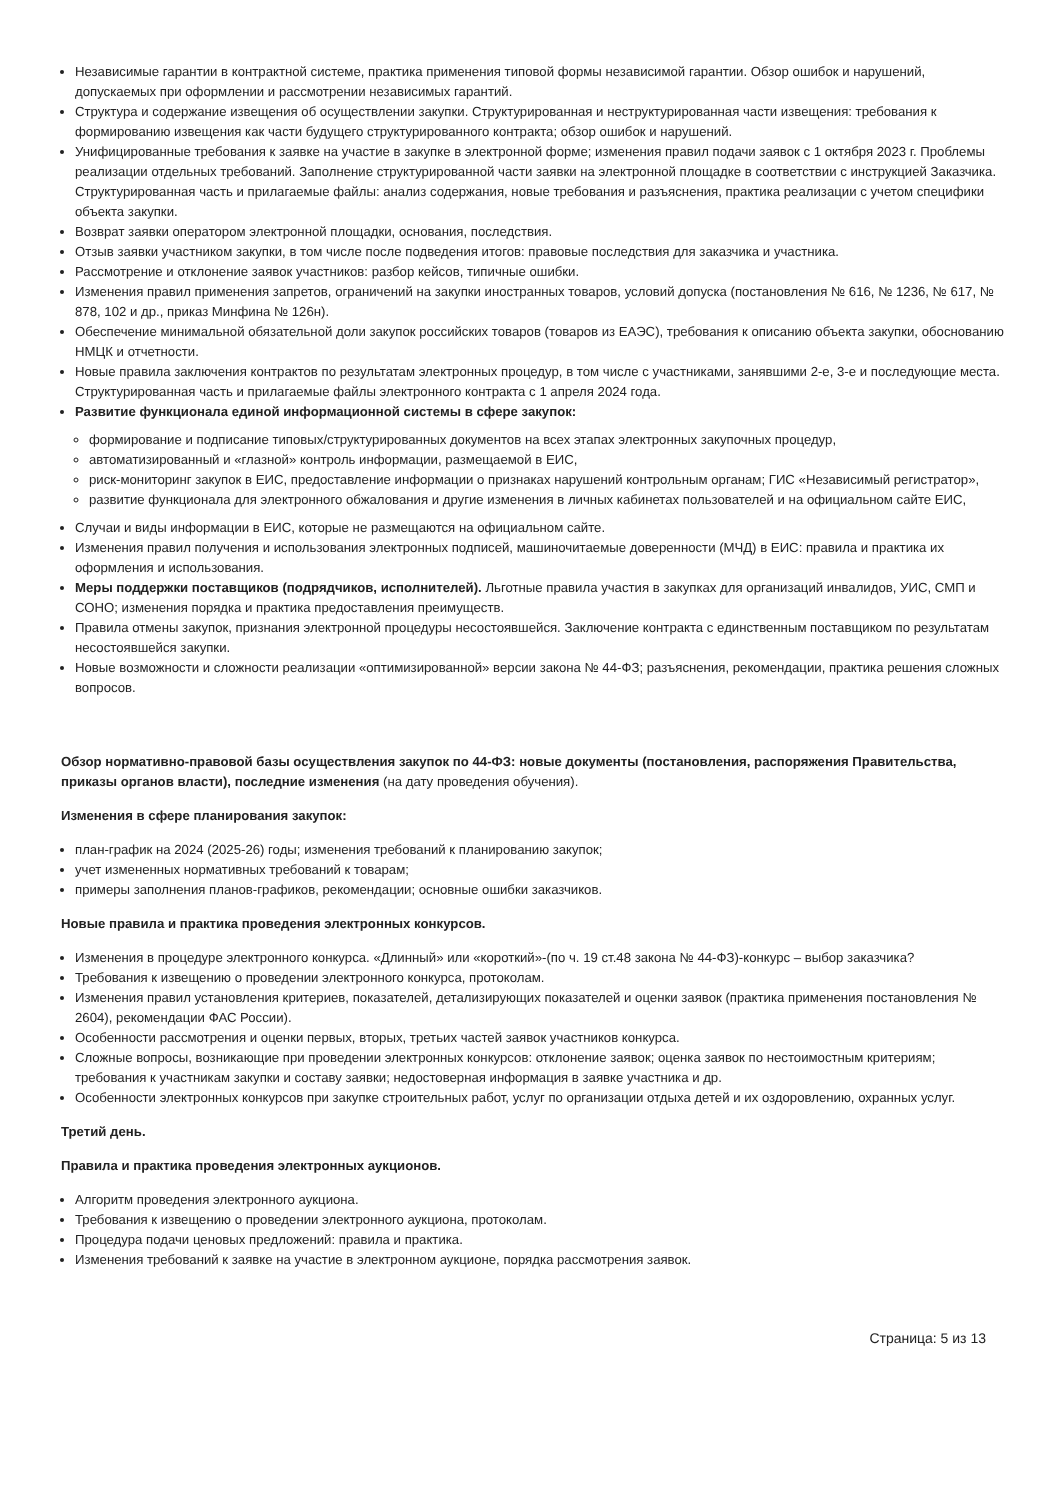Независимые гарантии в контрактной системе, практика применения типовой формы независимой гарантии. Обзор ошибок и нарушений, допускаемых при оформлении и рассмотрении независимых гарантий.
Структура и содержание извещения об осуществлении закупки. Структурированная и неструктурированная части извещения: требования к формированию извещения как части будущего структурированного контракта; обзор ошибок и нарушений.
Унифицированные требования к заявке на участие в закупке в электронной форме; изменения правил подачи заявок с 1 октября 2023 г. Проблемы реализации отдельных требований. Заполнение структурированной части заявки на электронной площадке в соответствии с инструкцией Заказчика. Структурированная часть и прилагаемые файлы: анализ содержания, новые требования и разъяснения, практика реализации с учетом специфики объекта закупки.
Возврат заявки оператором электронной площадки, основания, последствия.
Отзыв заявки участником закупки, в том числе после подведения итогов: правовые последствия для заказчика и участника.
Рассмотрение и отклонение заявок участников: разбор кейсов, типичные ошибки.
Изменения правил применения запретов, ограничений на закупки иностранных товаров, условий допуска (постановления № 616, № 1236, № 617, № 878, 102 и др., приказ Минфина № 126н).
Обеспечение минимальной обязательной доли закупок российских товаров (товаров из ЕАЭС), требования к описанию объекта закупки, обоснованию НМЦК и отчетности.
Новые правила заключения контрактов по результатам электронных процедур, в том числе с участниками, занявшими 2-е, 3-е и последующие места. Структурированная часть и прилагаемые файлы электронного контракта с 1 апреля 2024 года.
Развитие функционала единой информационной системы в сфере закупок:
формирование и подписание типовых/структурированных документов на всех этапах электронных закупочных процедур,
автоматизированный и «глазной» контроль информации, размещаемой в ЕИС,
риск-мониторинг закупок в ЕИС, предоставление информации о признаках нарушений контрольным органам; ГИС «Независимый регистратор»,
развитие функционала для электронного обжалования и другие изменения в личных кабинетах пользователей и на официальном сайте ЕИС,
Случаи и виды информации в ЕИС, которые не размещаются на официальном сайте.
Изменения правил получения и использования электронных подписей, машиночитаемые доверенности (МЧД) в ЕИС: правила и практика их оформления и использования.
Меры поддержки поставщиков (подрядчиков, исполнителей). Льготные правила участия в закупках для организаций инвалидов, УИС, СМП и СОНО; изменения порядка и практика предоставления преимуществ.
Правила отмены закупок, признания электронной процедуры несостоявшейся. Заключение контракта с единственным поставщиком по результатам несостоявшейся закупки.
Новые возможности и сложности реализации «оптимизированной» версии закона № 44-ФЗ; разъяснения, рекомендации, практика решения сложных вопросов.
Обзор нормативно-правовой базы осуществления закупок по 44-ФЗ: новые документы (постановления, распоряжения Правительства, приказы органов власти), последние изменения (на дату проведения обучения).
Изменения в сфере планирования закупок:
план-график на 2024 (2025-26) годы; изменения требований к планированию закупок;
учет измененных нормативных требований к товарам;
примеры заполнения планов-графиков, рекомендации; основные ошибки заказчиков.
Новые правила и практика проведения электронных конкурсов.
Изменения в процедуре электронного конкурса. «Длинный» или «короткий»-(по ч. 19 ст.48 закона № 44-ФЗ)-конкурс – выбор заказчика?
Требования к извещению о проведении электронного конкурса, протоколам.
Изменения правил установления критериев, показателей, детализирующих показателей и оценки заявок (практика применения постановления № 2604), рекомендации ФАС России).
Особенности рассмотрения и оценки первых, вторых, третьих частей заявок участников конкурса.
Сложные вопросы, возникающие при проведении электронных конкурсов: отклонение заявок; оценка заявок по нестоимостным критериям; требования к участникам закупки и составу заявки; недостоверная информация в заявке участника и др.
Особенности электронных конкурсов при закупке строительных работ, услуг по организации отдыха детей и их оздоровлению, охранных услуг.
Третий день.
Правила и практика проведения электронных аукционов.
Алгоритм проведения электронного аукциона.
Требования к извещению о проведении электронного аукциона, протоколам.
Процедура подачи ценовых предложений: правила и практика.
Изменения требований к заявке на участие в электронном аукционе, порядка рассмотрения заявок.
Страница: 5 из 13